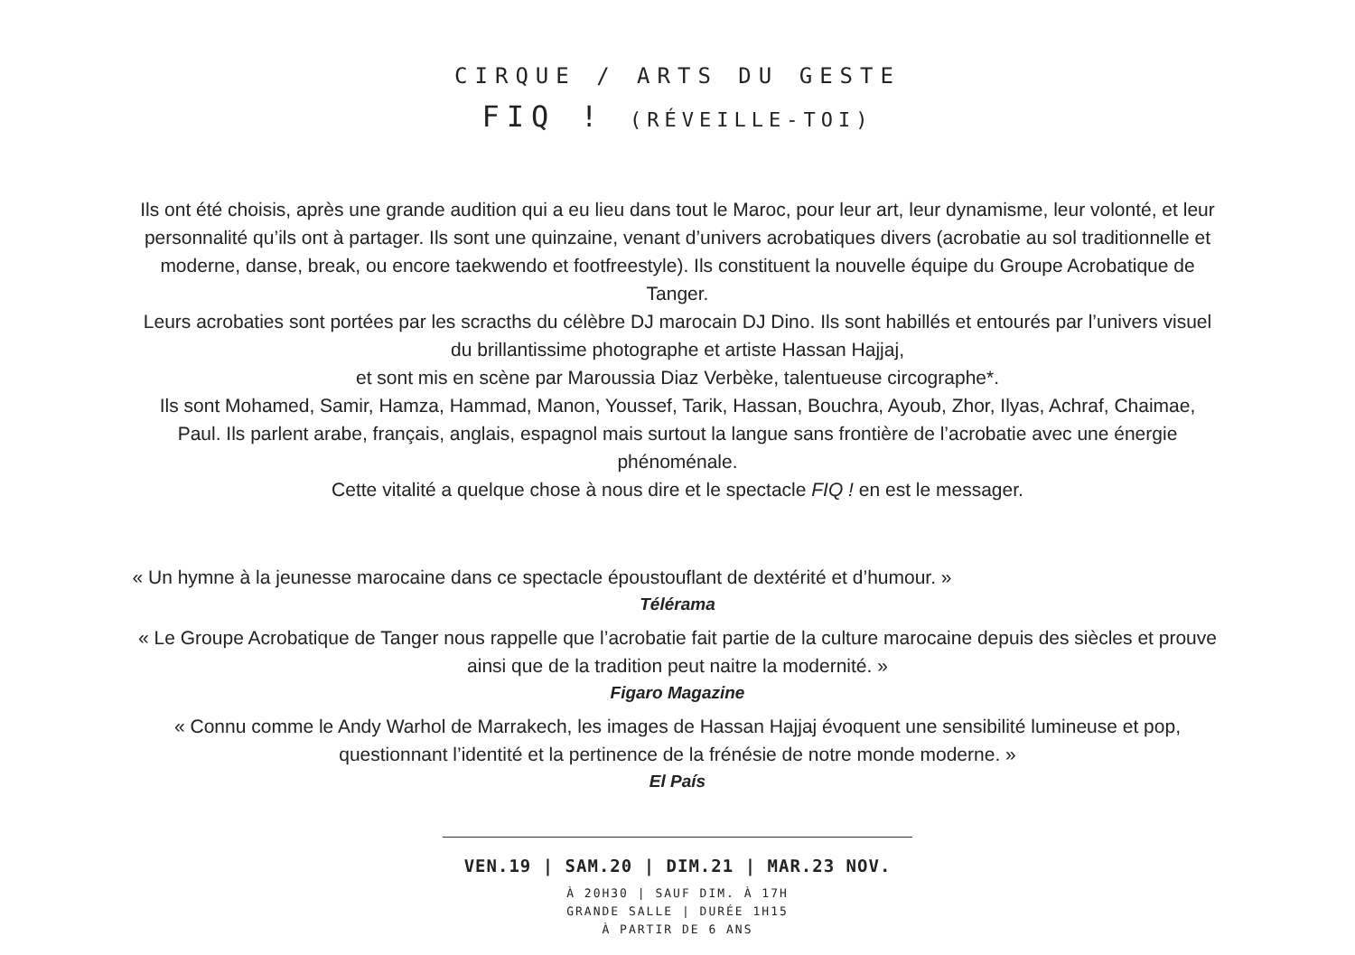CIRQUE / ARTS DU GESTE
FIQ ! (RÉVEILLE-TOI)
Ils ont été choisis, après une grande audition qui a eu lieu dans tout le Maroc, pour leur art, leur dynamisme, leur volonté, et leur personnalité qu’ils ont à partager. Ils sont une quinzaine, venant d’univers acrobatiques divers (acrobatie au sol traditionnelle et moderne, danse, break, ou encore taekwendo et footfreestyle). Ils constituent la nouvelle équipe du Groupe Acrobatique de Tanger.
Leurs acrobaties sont portées par les scracths du célèbre DJ marocain DJ Dino. Ils sont habillés et entourés par l’univers visuel du brillantissime photographe et artiste Hassan Hajjaj,
et sont mis en scène par Maroussia Diaz Verbèke, talentueuse circographe*.
Ils sont Mohamed, Samir, Hamza, Hammad, Manon, Youssef, Tarik, Hassan, Bouchra, Ayoub, Zhor, Ilyas, Achraf, Chaimae, Paul. Ils parlent arabe, français, anglais, espagnol mais surtout la langue sans frontière de l’acrobatie avec une énergie phénoménale.
Cette vitalité a quelque chose à nous dire et le spectacle FIQ ! en est le messager.
« Un hymne à la jeunesse marocaine dans ce spectacle époustouflant de dextérité et d’humour. »
Télérama
« Le Groupe Acrobatique de Tanger nous rappelle que l’acrobatie fait partie de la culture marocaine depuis des siècles et prouve ainsi que de la tradition peut naitre la modernité. »
Figaro Magazine
« Connu comme le Andy Warhol de Marrakech, les images de Hassan Hajjaj évoquent une sensibilité lumineuse et pop, questionnant l’identité et la pertinence de la frénésie de notre monde moderne. »
El País
VEN.19 | SAM.20 | DIM.21 | MAR.23 NOV.
À 20H30 | SAUF DIM. À 17H
GRANDE SALLE | DURÉE 1H15
À PARTIR DE 6 ANS